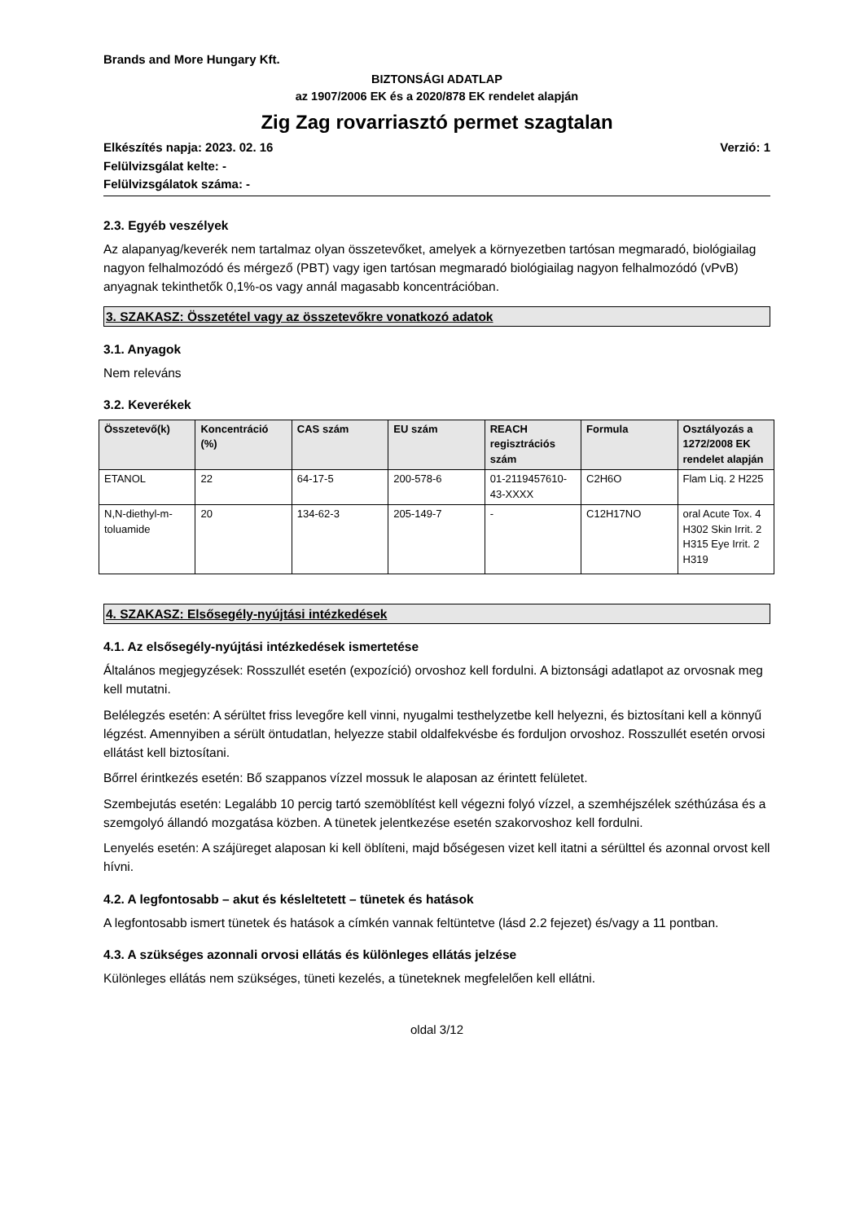Brands and More Hungary Kft.
BIZTONSÁGI ADATLAP
az 1907/2006 EK és a 2020/878 EK rendelet alapján
Zig Zag rovarriasztó permet szagtalan
Elkészítés napja: 2023. 02. 16 Verzió: 1
Felülvizsgálat kelte: -
Felülvizsgálatok száma: -
2.3. Egyéb veszélyek
Az alapanyag/keverék nem tartalmaz olyan összetevőket, amelyek a környezetben tartósan megmaradó, biológiailag nagyon felhalmozódó és mérgező (PBT) vagy igen tartósan megmaradó biológiailag nagyon felhalmozódó (vPvB) anyagnak tekinthetők 0,1%-os vagy annál magasabb koncentrációban.
3. SZAKASZ: Összetétel vagy az összetevőkre vonatkozó adatok
3.1. Anyagok
Nem releváns
3.2. Keverékek
| Összetevő(k) | Koncentráció (%) | CAS szám | EU szám | REACH regisztrációs szám | Formula | Osztályozás a 1272/2008 EK rendelet alapján |
| --- | --- | --- | --- | --- | --- | --- |
| ETANOL | 22 | 64-17-5 | 200-578-6 | 01-2119457610-43-XXXX | C2H6O | Flam Liq. 2 H225 |
| N,N-diethyl-m-toluamide | 20 | 134-62-3 | 205-149-7 | - | C12H17NO | oral Acute Tox. 4 H302 Skin Irrit. 2 H315 Eye Irrit. 2 H319 |
4. SZAKASZ: Elsősegély-nyújtási intézkedések
4.1. Az elsősegély-nyújtási intézkedések ismertetése
Általános megjegyzések: Rosszullét esetén (expozíció) orvoshoz kell fordulni. A biztonsági adatlapot az orvosnak meg kell mutatni.
Belélegzés esetén: A sérültet friss levegőre kell vinni, nyugalmi testhelyzetbe kell helyezni, és biztosítani kell a könnyű légzést. Amennyiben a sérült öntudatlan, helyezze stabil oldalfekvésbe és forduljon orvoshoz. Rosszullét esetén orvosi ellátást kell biztosítani.
Bőrrel érintkezés esetén: Bő szappanos vízzel mossuk le alaposan az érintett felületet.
Szembejutás esetén: Legalább 10 percig tartó szemöblítést kell végezni folyó vízzel, a szemhéjszélek széthúzása és a szemgolyó állandó mozgatása közben. A tünetek jelentkezése esetén szakorvoshoz kell fordulni.
Lenyelés esetén: A szájüreget alaposan ki kell öblíteni, majd bőségesen vizet kell itatni a sérülttel és azonnal orvost kell hívni.
4.2. A legfontosabb – akut és késleltetett – tünetek és hatások
A legfontosabb ismert tünetek és hatások a címkén vannak feltüntetve (lásd 2.2 fejezet) és/vagy a 11 pontban.
4.3. A szükséges azonnali orvosi ellátás és különleges ellátás jelzése
Különleges ellátás nem szükséges, tüneti kezelés, a tüneteknek megfelelően kell ellátni.
oldal 3/12